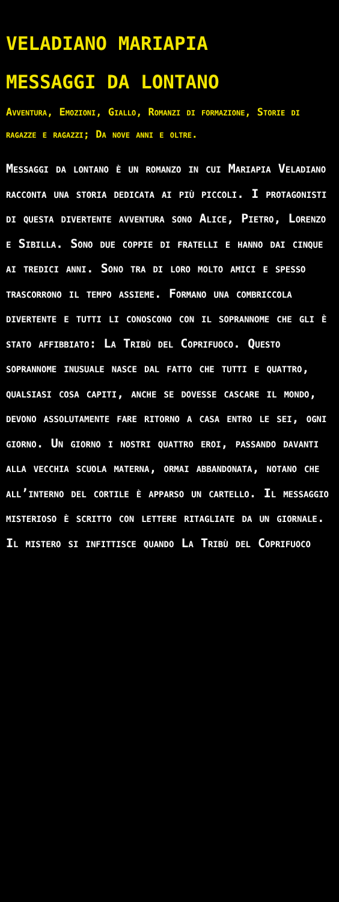VELADIANO MARIAPIA
MESSAGGI DA LONTANO
Avventura, Emozioni, Giallo, Romanzi di formazione, Storie di ragazze e ragazzi; Da nove anni e oltre.
Messaggi da lontano è un romanzo in cui Mariapia Veladiano racconta una storia dedicata ai più piccoli. I protagonisti di questa divertente avventura sono Alice, Pietro, Lorenzo e Sibilla. Sono due coppie di fratelli e hanno dai cinque ai tredici anni. Sono tra di loro molto amici e spesso trascorrono il tempo assieme. Formano una combriccola divertente e tutti li conoscono con il soprannome che gli è stato affibbiato: La Tribù del Coprifuoco. Questo soprannome inusuale nasce dal fatto che tutti e quattro, qualsiasi cosa capiti, anche se dovesse cascare il mondo, devono assolutamente fare ritorno a casa entro le sei, ogni giorno. Un giorno i nostri quattro eroi, passando davanti alla vecchia scuola materna, ormai abbandonata, notano che all’interno del cortile è apparso un cartello. Il messaggio misterioso è scritto con lettere ritagliate da un giornale. Il mistero si infittisce quando La Tribù del Coprifuoco